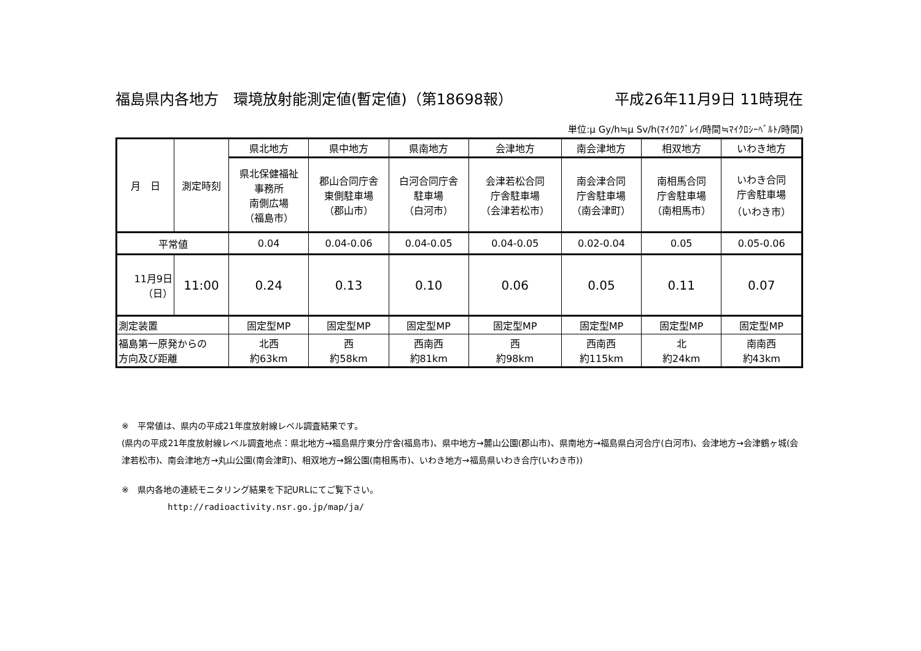福島県内各地方　環境放射能測定値(暫定値)（第18698報） 平成26年11月9日 11時現在
単位:μ Gy/h≒μ Sv/h(ﾏｲｸﾛｸﾞﾚｲ/時間≒ﾏｲｸﾛｼｰﾍﾞﾙﾄ/時間)
| 月 日 | 測定時刻 | 県北地方 | 県中地方 | 県南地方 | 会津地方 | 南会津地方 | 相双地方 | いわき地方 |
| --- | --- | --- | --- | --- | --- | --- | --- | --- |
| | | 県北保健福祉 事務所 南側広場 （福島市） | 郡山合同庁舎 東側駐車場 （郡山市） | 白河合同庁舎 駐車場 （白河市） | 会津若松合同 庁舎駐車場 （会津若松市） | 南会津合同 庁舎駐車場 （南会津町） | 南相馬合同 庁舎駐車場 （南相馬市） | いわき合同 庁舎駐車場 （いわき市） |
| 平常値 | | 0.04 | 0.04-0.06 | 0.04-0.05 | 0.04-0.05 | 0.02-0.04 | 0.05 | 0.05-0.06 |
| 11月9日 （日） | 11:00 | 0.24 | 0.13 | 0.10 | 0.06 | 0.05 | 0.11 | 0.07 |
| 測定装置 | | 固定型MP | 固定型MP | 固定型MP | 固定型MP | 固定型MP | 固定型MP | 固定型MP |
| 福島第一原発からの 方向及び距離 | | 北西 約63km | 西 約58km | 西南西 約81km | 西 約98km | 西南西 約115km | 北 約24km | 南南西 約43km |
※　平常値は、県内の平成21年度放射線レベル調査結果です。
(県内の平成21年度放射線レベル調査地点：県北地方→福島県庁東分庁舎(福島市)、県中地方→麓山公園(郡山市)、県南地方→福島県白河合庁(白河市)、会津地方→会津鶴ヶ城(会津若松市)、南会津地方→丸山公園(南会津町)、相双地方→錦公園(南相馬市)、いわき地方→福島県いわき合庁(いわき市))
※　県内各地の連続モニタリング結果を下記URLにてご覧下さい。
http://radioactivity.nsr.go.jp/map/ja/